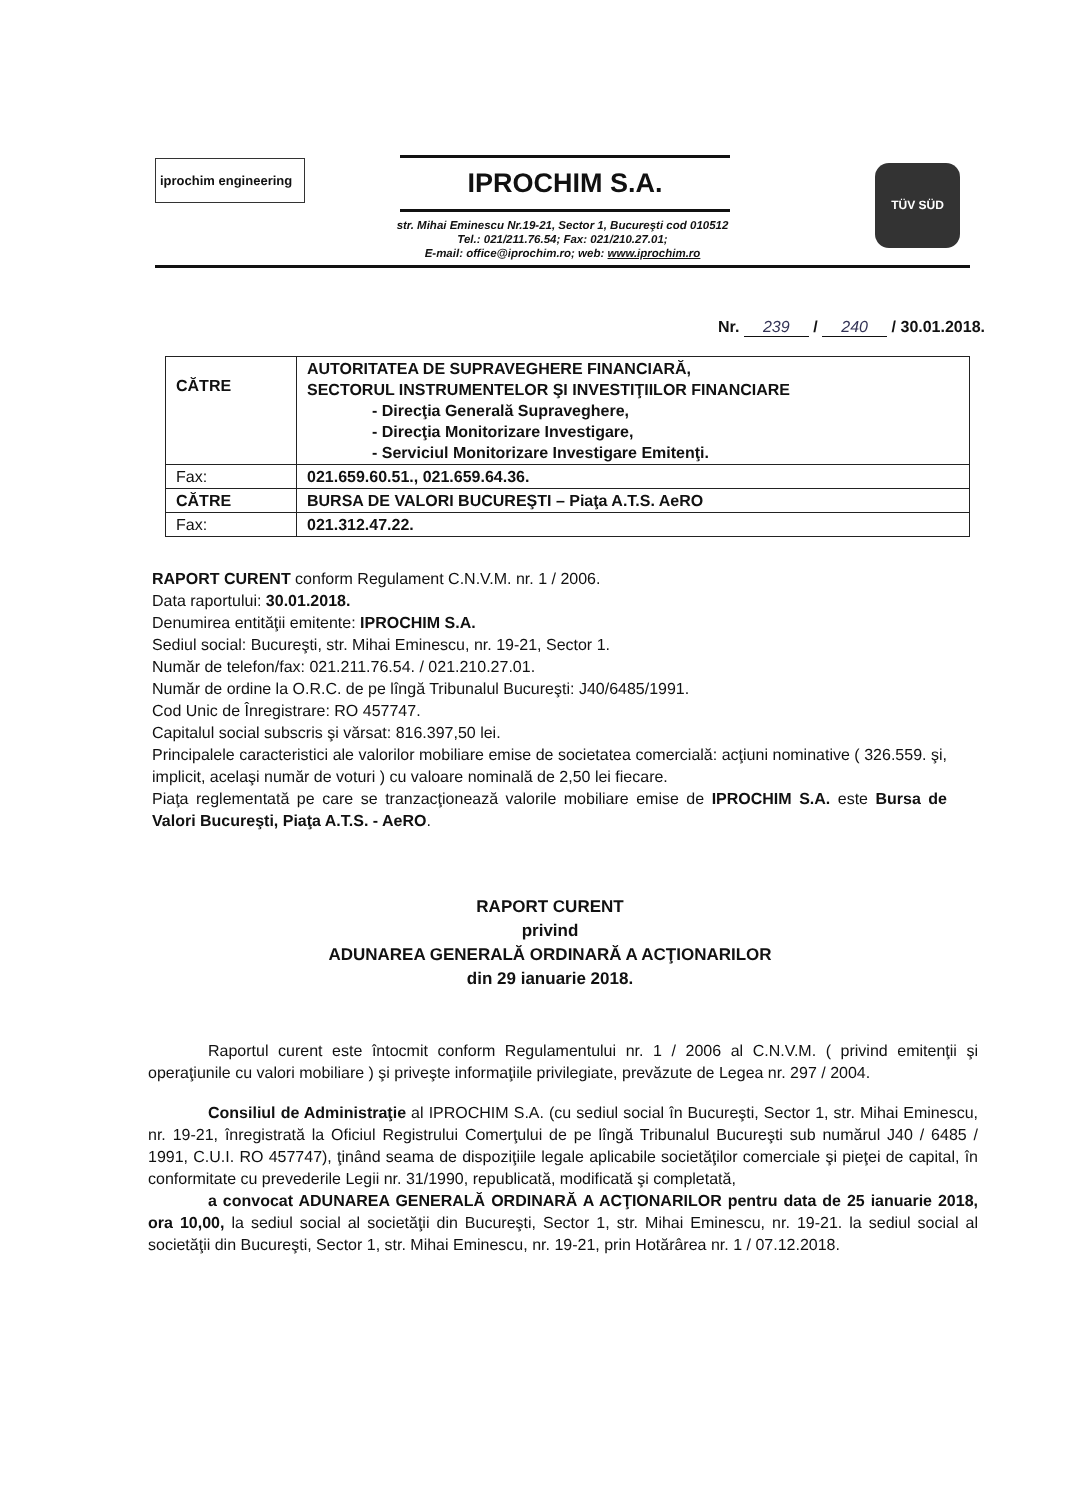iprochim engineering
IPROCHIM S.A.
str. Mihai Eminescu Nr.19-21, Sector 1, Bucureşti cod 010512
Tel.: 021/211.76.54; Fax: 021/210.27.01;
E-mail: office@iprochim.ro; web: www.iprochim.ro
TÜV SÜD
Nr. 239 / 240 / 30.01.2018.
| CĂTRE | AUTORITATEA DE SUPRAVEGHERE FINANCIARĂ, SECTORUL INSTRUMENTELOR ŞI INVESTIŢIILOR FINANCIARE - Direcţia Generală Supraveghere, - Direcţia Monitorizare Investigare, - Serviciul Monitorizare Investigare Emitenţi. |
| Fax: | 021.659.60.51., 021.659.64.36. |
| CĂTRE | BURSA DE VALORI BUCUREŞTI – Piaţa A.T.S. AeRO |
| Fax: | 021.312.47.22. |
RAPORT CURENT conform Regulament C.N.V.M. nr. 1 / 2006.
Data raportului: 30.01.2018.
Denumirea entităţii emitente: IPROCHIM S.A.
Sediul social: Bucureşti, str. Mihai Eminescu, nr. 19-21, Sector 1.
Număr de telefon/fax: 021.211.76.54. / 021.210.27.01.
Număr de ordine la O.R.C. de pe lîngă Tribunalul Bucureşti: J40/6485/1991.
Cod Unic de Înregistrare: RO 457747.
Capitalul social subscris şi vărsat: 816.397,50 lei.
Principalele caracteristici ale valorilor mobiliare emise de societatea comercială: acţiuni nominative ( 326.559. şi, implicit, acelaşi număr de voturi ) cu valoare nominală de 2,50 lei fiecare.
Piaţa reglementată pe care se tranzacţionează valorile mobiliare emise de IPROCHIM S.A. este Bursa de Valori Bucureşti, Piaţa A.T.S. - AeRO.
RAPORT CURENT
privind
ADUNAREA GENERALĂ ORDINARĂ A ACŢIONARILOR
din 29 ianuarie 2018.
Raportul curent este întocmit conform Regulamentului nr. 1 / 2006 al C.N.V.M. ( privind emitenţii şi operaţiunile cu valori mobiliare ) şi priveşte informaţiile privilegiate, prevăzute de Legea nr. 297 / 2004.
Consiliul de Administraţie al IPROCHIM S.A. (cu sediul social în Bucureşti, Sector 1, str. Mihai Eminescu, nr. 19-21, înregistrată la Oficiul Registrului Comerţului de pe lîngă Tribunalul Bucureşti sub numărul J40 / 6485 / 1991, C.U.I. RO 457747), ţinând seama de dispoziţiile legale aplicabile societăţilor comerciale şi pieţei de capital, în conformitate cu prevederile Legii nr. 31/1990, republicată, modificată şi completată,
a convocat ADUNAREA GENERALĂ ORDINARĂ A ACŢIONARILOR pentru data de 25 ianuarie 2018, ora 10,00, la sediul social al societăţii din Bucureşti, Sector 1, str. Mihai Eminescu, nr. 19-21. la sediul social al societăţii din Bucureşti, Sector 1, str. Mihai Eminescu, nr. 19-21, prin Hotărârea nr. 1 / 07.12.2018.